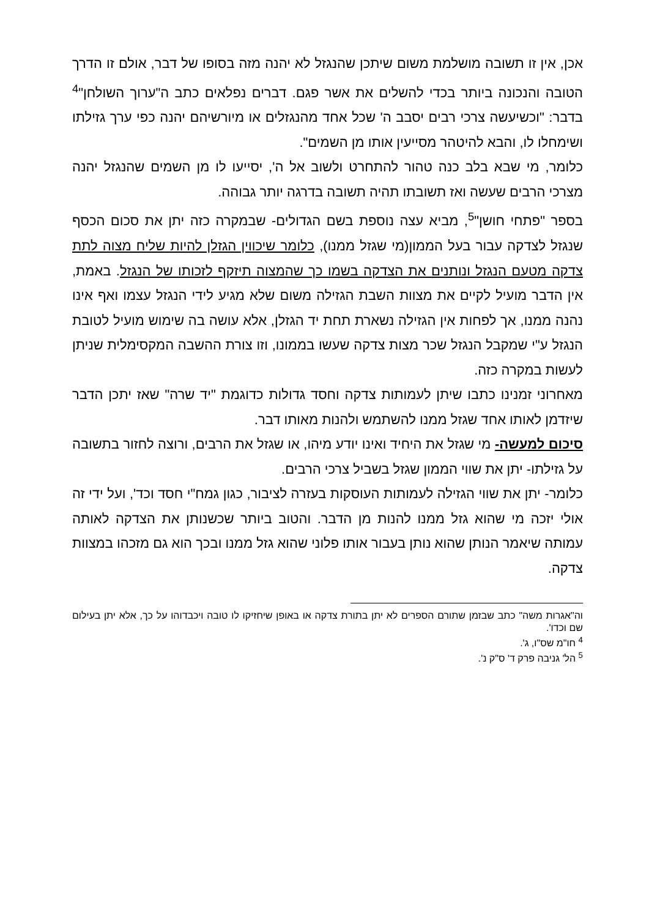אכן, אין זו תשובה מושלמת משום שיתכן שהנגזל לא יהנה מזה בסופו של דבר, אולם זו הדרך הטובה והנכונה ביותר בכדי להשלים את אשר פגם. דברים נפלאים כתב ה"ערוך השולחן"<sup>4</sup> בדבר: "וכשיעשה צרכי רבים יסבב ה' שכל אחד מהנגזלים או מיורשיהם יהנה כפי ערך גזילתו ושימחלו לו, והבא להיטהר מסייעין אותו מן השמים".
כלומר, מי שבא בלב כנה טהור להתחרט ולשוב אל ה', יסייעו לו מן השמים שהנגזל יהנה מצרכי הרבים שעשה ואז תשובתו תהיה תשובה בדרגה יותר גבוהה.
בספר "פתחי חושן"<sup>5</sup>, מביא עצה נוספת בשם הגדולים- שבמקרה כזה יתן את סכום הכסף שנגזל לצדקה עבור בעל הממון(מי שגזל ממנו), כלומר שיכווין הגזלן להיות שליח מצוה לתת צדקה מטעם הנגזל ונותנים את הצדקה בשמו כך שהמצוה תיזקף לזכותו של הנגזל. באמת, אין הדבר מועיל לקיים את מצוות השבת הגזילה משום שלא מגיע לידי הנגזל עצמו ואף אינו נהנה ממנו, אך לפחות אין הגזילה נשארת תחת יד הגזלן, אלא עושה בה שימוש מועיל לטובת הנגזל ע"י שמקבל הנגזל שכר מצות צדקה שעשו בממונו, וזו צורת ההשבה המקסימלית שניתן לעשות במקרה כזה.
מאחרוני זמנינו כתבו שיתן לעמותות צדקה וחסד גדולות כדוגמת "יד שרה" שאז יתכן הדבר שיזדמן לאותו אחד שגזל ממנו להשתמש ולהנות מאותו דבר.
סיכום למעשה- מי שגזל את היחיד ואינו יודע מיהו, או שגזל את הרבים, ורוצה לחזור בתשובה על גזילתו- יתן את שווי הממון שגזל בשביל צרכי הרבים.
כלומר- יתן את שווי הגזילה לעמותות העוסקות בעזרה לציבור, כגון גמח"י חסד וכד', ועל ידי זה אולי יזכה מי שהוא גזל ממנו להנות מן הדבר. והטוב ביותר שכשנותן את הצדקה לאותה עמותה שיאמר הנותן שהוא נותן בעבור אותו פלוני שהוא גזל ממנו ובכך הוא גם מזכהו במצוות צדקה.
וה"אגרות משה" כתב שבזמן שתורם הספרים לא יתן בתורת צדקה או באופן שיחזיקו לו טובה ויכבדוהו על כך, אלא יתן בעילום שם וכדו'.
<sup>4</sup> חו"מ שס"ו, ג'.
<sup>5</sup> הל' גניבה פרק ד' ס"ק נ'.